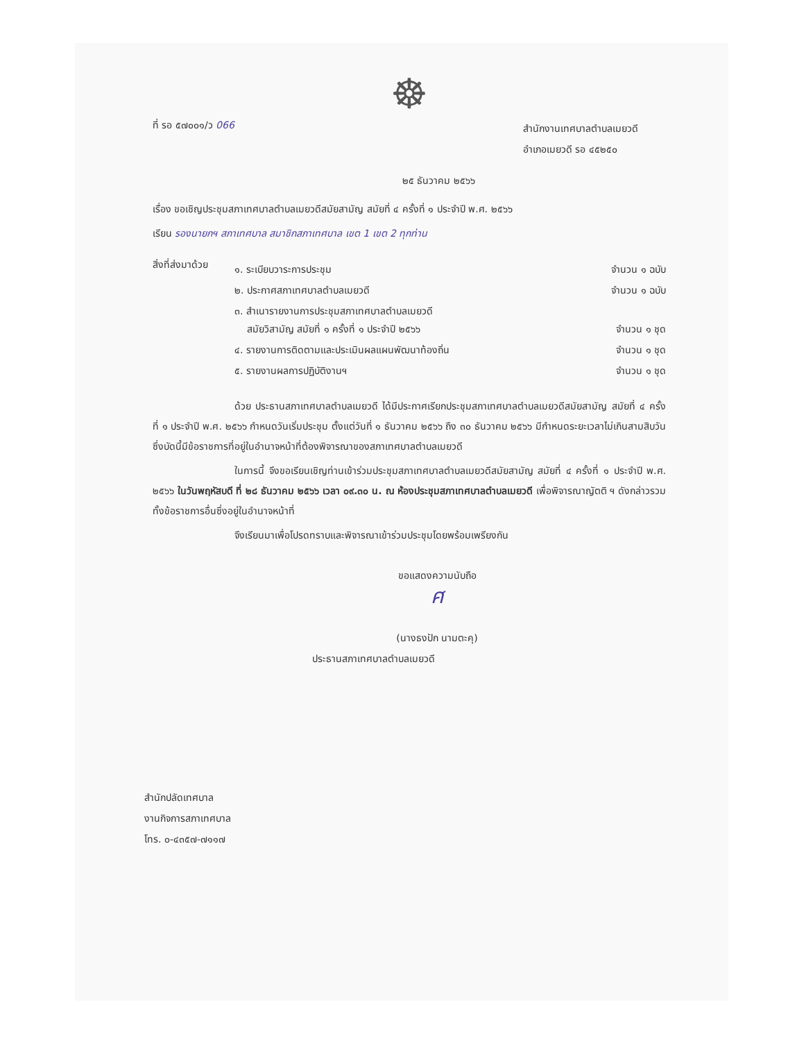☸
ที่ รอ ๕๗๐๐๑/ว 066
สำนักงานเทศบาลตำบลเมยวดี
อำเภอเมยวดี รอ ๔๕๒๕๐
๒๕ ธันวาคม ๒๕๖๖
เรื่อง ขอเชิญประชุมสภาเทศบาลตำบลเมยวดีสมัยสามัญ สมัยที่ ๔ ครั้งที่ ๑ ประจำปี พ.ศ. ๒๕๖๖
เรียน รองนายกฯ สภาเทศบาล สมาชิกสภาเทศบาล เขต 1 เขต 2 ทุกท่าน
สิ่งที่ส่งมาด้วย
๑. ระเบียบวาระการประชุม จำนวน ๑ ฉบับ
๒. ประกาศสภาเทศบาลตำบลเมยวดี จำนวน ๑ ฉบับ
๓. สำเนารายงานการประชุมสภาเทศบาลตำบลเมยวดี
สมัยวิสามัญ สมัยที่ ๑ ครั้งที่ ๑ ประจำปี ๒๕๖๖ จำนวน ๑ ชุด
๔. รายงานการติดตามและประเมินผลแผนพัฒนาท้องถิ่น จำนวน ๑ ชุด
๕. รายงานผลการปฏิบัติงานฯ จำนวน ๑ ชุด
ด้วย ประธานสภาเทศบาลตำบลเมยวดี ได้มีประกาศเรียกประชุมสภาเทศบาลตำบลเมยวดีสมัยสามัญ สมัยที่ ๔ ครั้งที่ ๑ ประจำปี พ.ศ. ๒๕๖๖ กำหนดวันเริ่มประชุม ตั้งแต่วันที่ ๑ ธันวาคม ๒๕๖๖ ถึง ๓๐ ธันวาคม ๒๕๖๖ มีกำหนดระยะเวลาไม่เกินสามสิบวัน ซึ่งบัดนี้มีข้อราชการที่อยู่ในอำนาจหน้าที่ต้องพิจารณาของสภาเทศบาลตำบลเมยวดี
ในการนี้ จึงขอเรียนเชิญท่านเข้าร่วมประชุมสภาเทศบาลตำบลเมยวดีสมัยสามัญ สมัยที่ ๔ ครั้งที่ ๑ ประจำปี พ.ศ. ๒๕๖๖ ในวันพฤหัสบดี ที่ ๒๘ ธันวาคม ๒๕๖๖ เวลา ๐๙.๓๐ น. ณ ห้องประชุมสภาเทศบาลตำบลเมยวดี เพื่อพิจารณาญัตติ ฯ ดังกล่าวรวมทั้งข้อราชการอื่นซึ่งอยู่ในอำนาจหน้าที่
จึงเรียนมาเพื่อโปรดทราบและพิจารณาเข้าร่วมประชุมโดยพร้อมเพรียงกัน
ขอแสดงความนับถือ
ศ
(นางธงปัก นามตะคุ)
ประธานสภาเทศบาลตำบลเมยวดี
สำนักปลัดเทศบาล
งานกิจการสภาเทศบาล
โทร. ๐-๔๓๕๗-๗๑๑๗